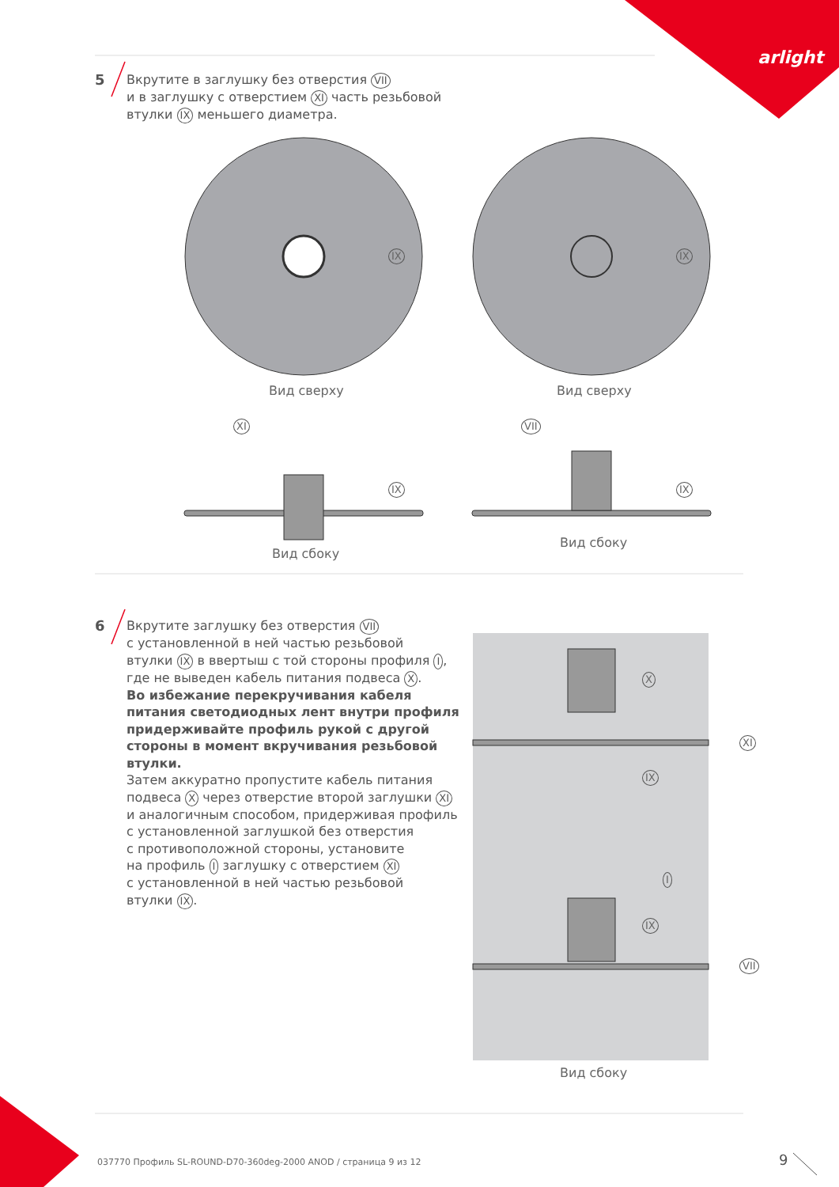arlight
5 Вкрутите в заглушку без отверстия VII
и в заглушку с отверстием XI часть резьбовой
втулки IX меньшего диаметра.
Вид сверху Вид сверху
IX IX
XI VII
IX IX
Вид сбоку
Вид сбоку
6 Вкрутите заглушку без отверстия VII
с установленной в ней частью резьбовой
втулки IX в ввертыш с той стороны профиля I,
где не выведен кабель питания подвеса X.
Во избежание перекручивания кабеля
питания светодиодных лент внутри профиля
придерживайте профиль рукой с другой
стороны в момент вкручивания резьбовой
втулки.
Затем аккуратно пропустите кабель питания
подвеса X через отверстие второй заглушки XI
и аналогичным способом, придерживая профиль
с установленной заглушкой без отверстия
с противоположной стороны, установите
на профиль I заглушку с отверстием XI
с установленной в ней частью резьбовой
втулки IX.
X
XI
IX
I
IX
VII
Вид сбоку
037770 Профиль SL-ROUND-D70-360deg-2000 ANOD / страница 9 из 12
9